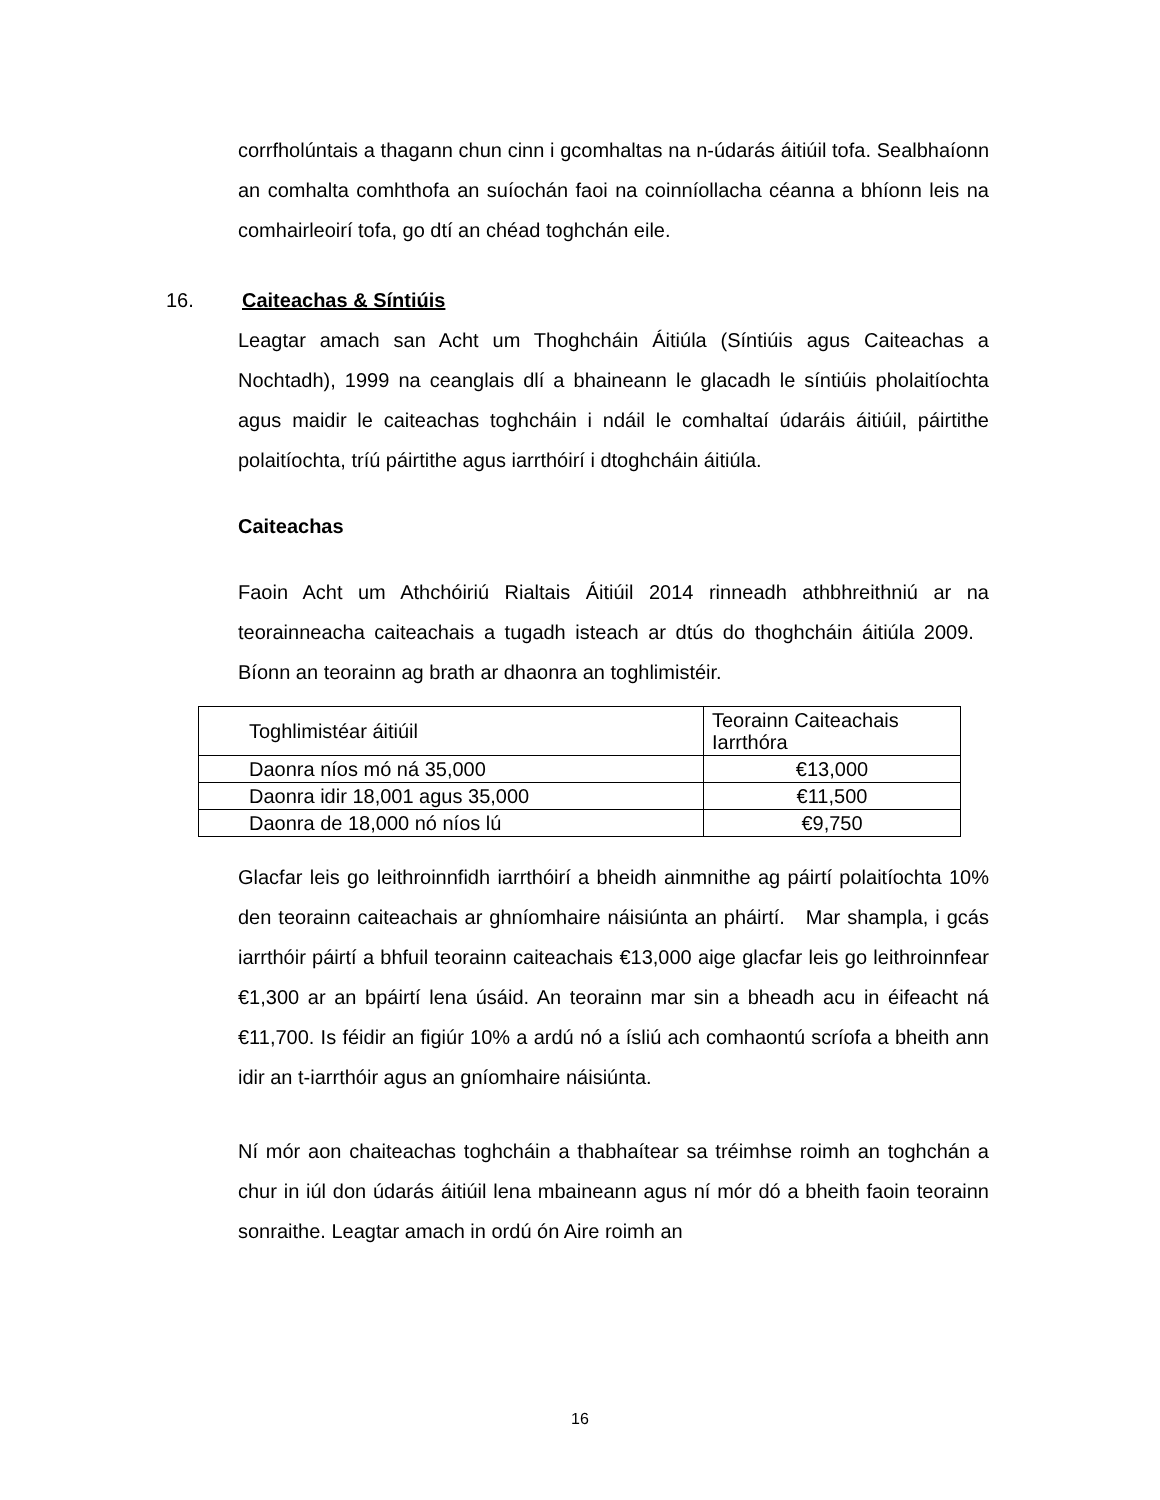corrfholúntais a thagann chun cinn i gcomhaltas na n-údarás áitiúil tofa. Sealbhaíonn an comhalta comhthofa an suíochán faoi na coinníollacha céanna a bhíonn leis na comhairleoirí tofa, go dtí an chéad toghchán eile.
16. Caiteachas & Síntiúis
Leagtar amach san Acht um Thoghcháin Áitiúla (Síntiúis agus Caiteachas a Nochtadh), 1999 na ceanglais dlí a bhaineann le glacadh le síntiúis pholaitíochta agus maidir le caiteachas toghcháin i ndáil le comhaltaí údaráis áitiúil, páirtithe polaitíochta, tríú páirtithe agus iarrthóirí i dtoghcháin áitiúla.
Caiteachas
Faoin Acht um Athchóiriú Rialtais Áitiúil 2014 rinneadh athbhreithniú ar na teorainneacha caiteachais a tugadh isteach ar dtús do thoghcháin áitiúla 2009. Bíonn an teorainn ag brath ar dhaonra an toghlimistéir.
| Toghlimistéar áitiúil | Teorainn Caiteachais Iarrthóra |
| Daonra níos mó ná 35,000 | €13,000 |
| Daonra idir 18,001 agus 35,000 | €11,500 |
| Daonra de 18,000 nó níos lú | €9,750 |
Glacfar leis go leithroinnfidh iarrthóirí a bheidh ainmnithe ag páirtí polaitíochta 10% den teorainn caiteachais ar ghníomhaire náisiúnta an pháirtí. Mar shampla, i gcás iarrthóir páirtí a bhfuil teorainn caiteachais €13,000 aige glacfar leis go leithroinnfear €1,300 ar an bpáirtí lena úsáid. An teorainn mar sin a bheadh acu in éifeacht ná €11,700. Is féidir an figiúr 10% a ardú nó a ísliú ach comhaontú scríofa a bheith ann idir an t-iarrthóir agus an gníomhaire náisiúnta.
Ní mór aon chaiteachas toghcháin a thabhaítear sa tréimhse roimh an toghchán a chur in iúl don údarás áitiúil lena mbaineann agus ní mór dó a bheith faoin teorainn sonraithe. Leagtar amach in ordú ón Aire roimh an
16